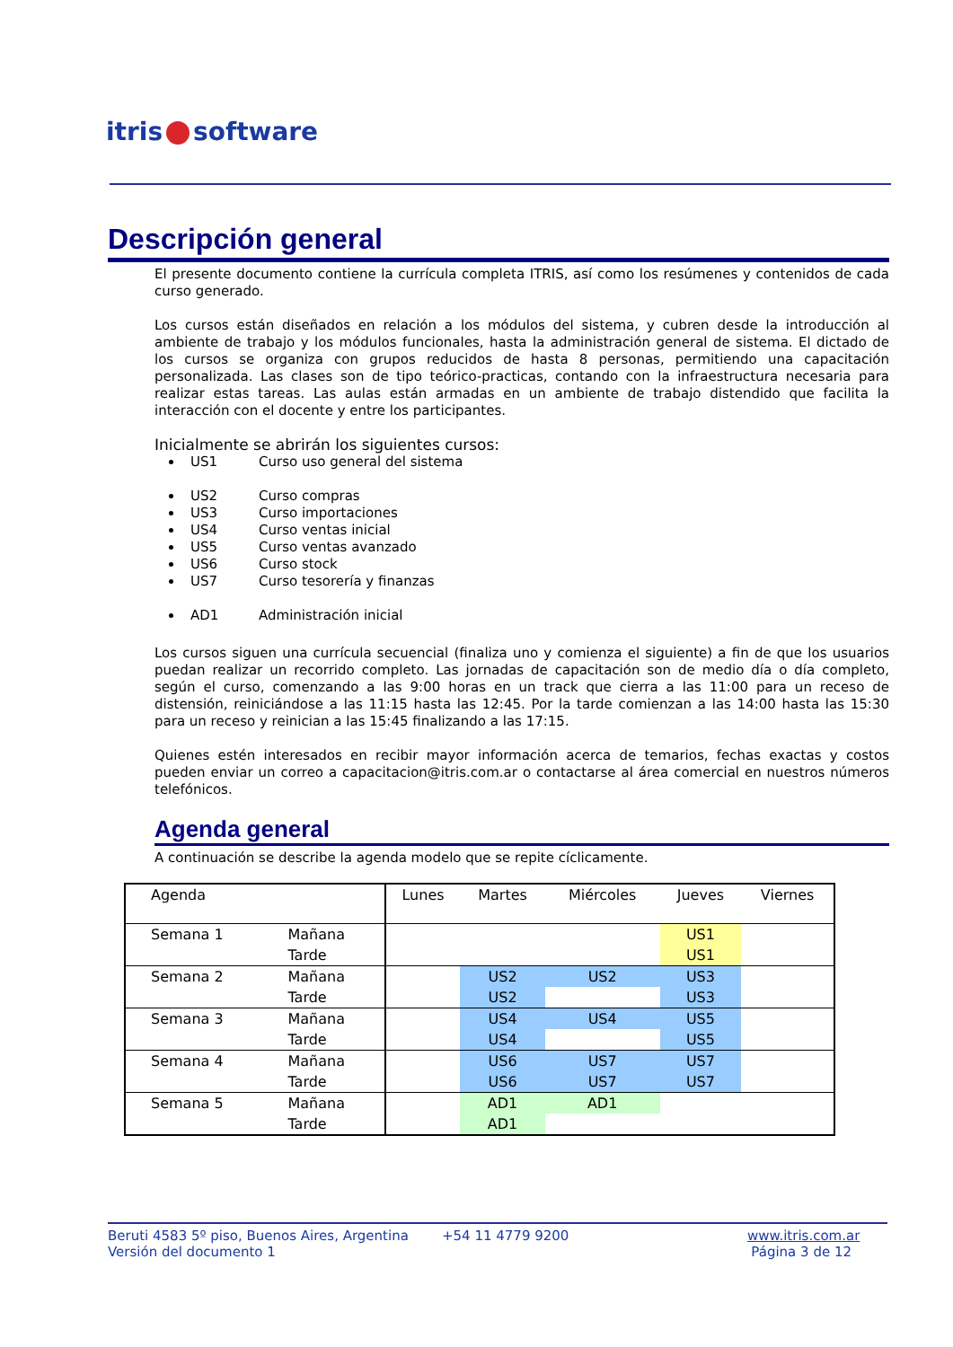itris software
Descripción general
El presente documento contiene la currícula completa ITRIS, así como los resúmenes y contenidos de cada curso generado.
Los cursos están diseñados en relación a los módulos del sistema, y cubren desde la introducción al ambiente de trabajo y los módulos funcionales, hasta la administración general de sistema. El dictado de los cursos se organiza con grupos reducidos de hasta 8 personas, permitiendo una capacitación personalizada. Las clases son de tipo teórico-practicas, contando con la infraestructura necesaria para realizar estas tareas. Las aulas están armadas en un ambiente de trabajo distendido que facilita la interacción con el docente y entre los participantes.
Inicialmente se abrirán los siguientes cursos:
US1 Curso uso general del sistema
US2 Curso compras
US3 Curso importaciones
US4 Curso ventas inicial
US5 Curso ventas avanzado
US6 Curso stock
US7 Curso tesorería y finanzas
AD1 Administración inicial
Los cursos siguen una currícula secuencial (finaliza uno y comienza el siguiente) a fin de que los usuarios puedan realizar un recorrido completo. Las jornadas de capacitación son de medio día o día completo, según el curso, comenzando a las 9:00 horas en un track que cierra a las 11:00 para un receso de distensión, reiniciándose a las 11:15 hasta las 12:45. Por la tarde comienzan a las 14:00 hasta las 15:30 para un receso y reinician a las 15:45 finalizando a las 17:15.
Quienes estén interesados en recibir mayor información acerca de temarios, fechas exactas y costos pueden enviar un correo a capacitacion@itris.com.ar o contactarse al área comercial en nuestros números telefónicos.
Agenda general
A continuación se describe la agenda modelo que se repite cíclicamente.
| Agenda | | Lunes | Martes | Miércoles | Jueves | Viernes |
| --- | --- | --- | --- | --- | --- | --- |
| Semana 1 | Mañana | | | | US1 | |
| | Tarde | | | | US1 | |
| Semana 2 | Mañana | | US2 | US2 | US3 | |
| | Tarde | | US2 | | US3 | |
| Semana 3 | Mañana | | US4 | US4 | US5 | |
| | Tarde | | US4 | | US5 | |
| Semana 4 | Mañana | | US6 | US7 | US7 | |
| | Tarde | | US6 | US7 | US7 | |
| Semana 5 | Mañana | | AD1 | AD1 | | |
| | Tarde | | AD1 | | | |
Beruti 4583 5º piso, Buenos Aires, Argentina
Versión del documento 1
+54 11 4779 9200 www.itris.com.ar
Página 3 de 12